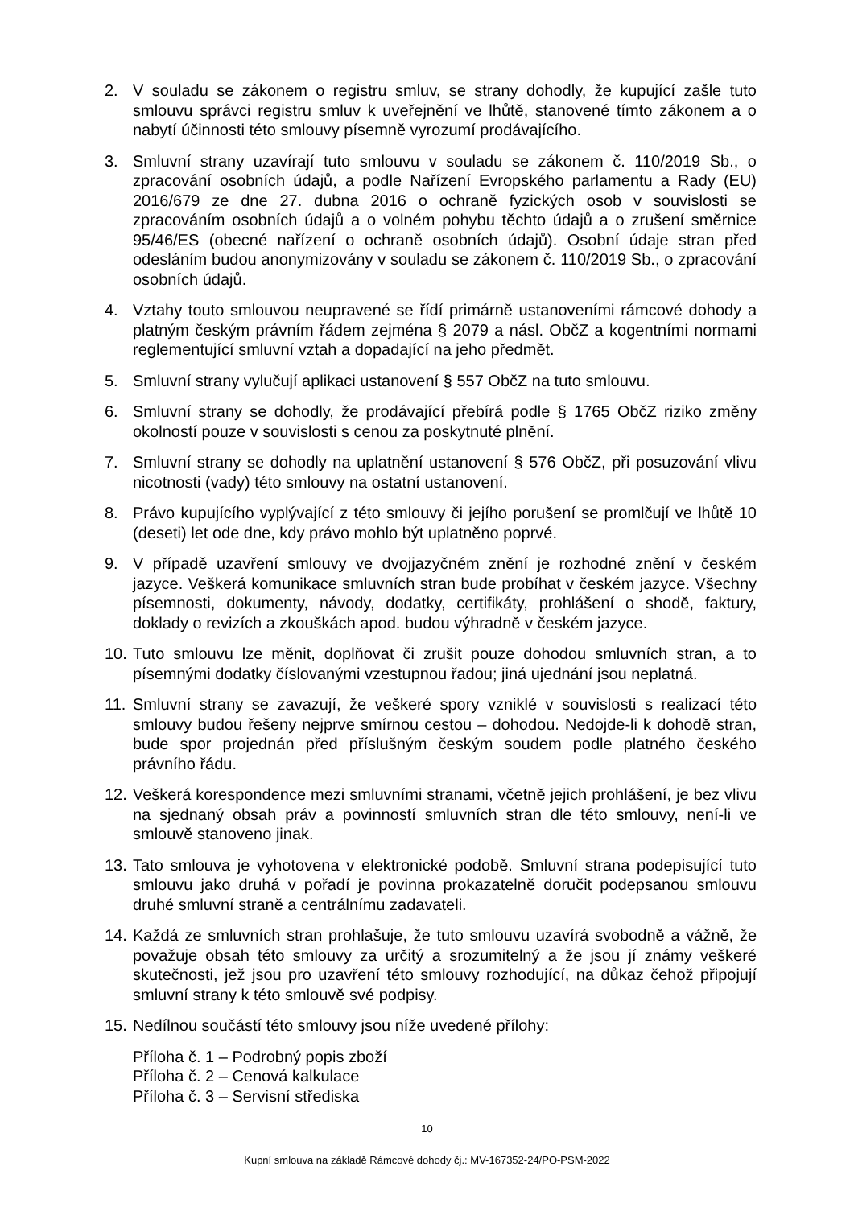2. V souladu se zákonem o registru smluv, se strany dohodly, že kupující zašle tuto smlouvu správci registru smluv k uveřejnění ve lhůtě, stanovené tímto zákonem a o nabytí účinnosti této smlouvy písemně vyrozumí prodávajícího.
3. Smluvní strany uzavírají tuto smlouvu v souladu se zákonem č. 110/2019 Sb., o zpracování osobních údajů, a podle Nařízení Evropského parlamentu a Rady (EU) 2016/679 ze dne 27. dubna 2016 o ochraně fyzických osob v souvislosti se zpracováním osobních údajů a o volném pohybu těchto údajů a o zrušení směrnice 95/46/ES (obecné nařízení o ochraně osobních údajů). Osobní údaje stran před odesláním budou anonymizovány v souladu se zákonem č. 110/2019 Sb., o zpracování osobních údajů.
4. Vztahy touto smlouvou neupravené se řídí primárně ustanoveními rámcové dohody a platným českým právním řádem zejména § 2079 a násl. ObčZ a kogentními normami reglementující smluvní vztah a dopadající na jeho předmět.
5. Smluvní strany vylučují aplikaci ustanovení § 557 ObčZ na tuto smlouvu.
6. Smluvní strany se dohodly, že prodávající přebírá podle § 1765 ObčZ riziko změny okolností pouze v souvislosti s cenou za poskytnuté plnění.
7. Smluvní strany se dohodly na uplatnění ustanovení § 576 ObčZ, při posuzování vlivu nicotnosti (vady) této smlouvy na ostatní ustanovení.
8. Právo kupujícího vyplývající z této smlouvy či jejího porušení se promlčují ve lhůtě 10 (deseti) let ode dne, kdy právo mohlo být uplatněno poprvé.
9. V případě uzavření smlouvy ve dvojjazyčném znění je rozhodné znění v českém jazyce. Veškerá komunikace smluvních stran bude probíhat v českém jazyce. Všechny písemnosti, dokumenty, návody, dodatky, certifikáty, prohlášení o shodě, faktury, doklady o revizích a zkouškách apod. budou výhradně v českém jazyce.
10.
Tuto smlouvu lze měnit, doplňovat či zrušit pouze dohodou smluvních stran, a to písemnými dodatky číslovanými vzestupnou řadou; jiná ujednání jsou neplatná.
11.
Smluvní strany se zavazují, že veškeré spory vzniklé v souvislosti s realizací této smlouvy budou řešeny nejprve smírnou cestou – dohodou. Nedojde-li k dohodě stran, bude spor projednán před příslušným českým soudem podle platného českého právního řádu.
12.
Veškerá korespondence mezi smluvními stranami, včetně jejich prohlášení, je bez vlivu na sjednaný obsah práv a povinností smluvních stran dle této smlouvy, není-li ve smlouvě stanoveno jinak.
13.
Tato smlouva je vyhotovena v elektronické podobě. Smluvní strana podepisující tuto smlouvu jako druhá v pořadí je povinna prokazatelně doručit podepsanou smlouvu druhé smluvní straně a centrálnímu zadavateli.
14.
Každá ze smluvních stran prohlašuje, že tuto smlouvu uzavírá svobodně a vážně, že považuje obsah této smlouvy za určitý a srozumitelný a že jsou jí známy veškeré skutečnosti, jež jsou pro uzavření této smlouvy rozhodující, na důkaz čehož připojují smluvní strany k této smlouvě své podpisy.
15.
Nedílnou součástí této smlouvy jsou níže uvedené přílohy:
Příloha č. 1 – Podrobný popis zboží
Příloha č. 2 – Cenová kalkulace
Příloha č. 3 – Servisní střediska
10
Kupní smlouva na základě Rámcové dohody čj.: MV-167352-24/PO-PSM-2022